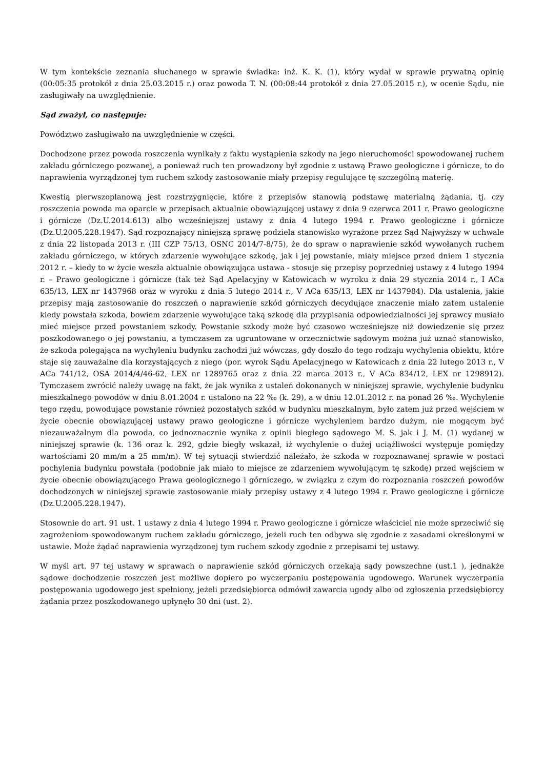W tym kontekście zeznania słuchanego w sprawie świadka: inż. K. K. (1), który wydał w sprawie prywatną opinię (00:05:35 protokół z dnia 25.03.2015 r.) oraz powoda T. N. (00:08:44 protokół z dnia 27.05.2015 r.), w ocenie Sądu, nie zasługiwały na uwzględnienie.
Sąd zważył, co następuje:
Powództwo zasługiwało na uwzględnienie w części.
Dochodzone przez powoda roszczenia wynikały z faktu wystąpienia szkody na jego nieruchomości spowodowanej ruchem zakładu górniczego pozwanej, a ponieważ ruch ten prowadzony był zgodnie z ustawą Prawo geologiczne i górnicze, to do naprawienia wyrządzonej tym ruchem szkody zastosowanie miały przepisy regulujące tę szczególną materię.
Kwestią pierwszoplanową jest rozstrzygnięcie, które z przepisów stanowią podstawę materialną żądania, tj. czy roszczenia powoda ma oparcie w przepisach aktualnie obowiązującej ustawy z dnia 9 czerwca 2011 r. Prawo geologiczne i górnicze (Dz.U.2014.613) albo wcześniejszej ustawy z dnia 4 lutego 1994 r. Prawo geologiczne i górnicze (Dz.U.2005.228.1947). Sąd rozpoznający niniejszą sprawę podziela stanowisko wyrażone przez Sąd Najwyższy w uchwale z dnia 22 listopada 2013 r. (III CZP 75/13, OSNC 2014/7-8/75), że do spraw o naprawienie szkód wywołanych ruchem zakładu górniczego, w których zdarzenie wywołujące szkodę, jak i jej powstanie, miały miejsce przed dniem 1 stycznia 2012 r. – kiedy to w życie weszła aktualnie obowiązująca ustawa - stosuje się przepisy poprzedniej ustawy z 4 lutego 1994 r. – Prawo geologiczne i górnicze (tak też Sąd Apelacyjny w Katowicach w wyroku z dnia 29 stycznia 2014 r., I ACa 635/13, LEX nr 1437968 oraz w wyroku z dnia 5 lutego 2014 r., V ACa 635/13, LEX nr 1437984). Dla ustalenia, jakie przepisy mają zastosowanie do roszczeń o naprawienie szkód górniczych decydujące znaczenie miało zatem ustalenie kiedy powstała szkoda, bowiem zdarzenie wywołujące taką szkodę dla przypisania odpowiedzialności jej sprawcy musiało mieć miejsce przed powstaniem szkody. Powstanie szkody może być czasowo wcześniejsze niż dowiedzenie się przez poszkodowanego o jej powstaniu, a tymczasem za ugruntowane w orzecznictwie sądowym można już uznać stanowisko, że szkoda polegająca na wychyleniu budynku zachodzi już wówczas, gdy doszło do tego rodzaju wychylenia obiektu, które staje się zauważalne dla korzystających z niego (por. wyrok Sądu Apelacyjnego w Katowicach z dnia 22 lutego 2013 r., V ACa 741/12, OSA 2014/4/46-62, LEX nr 1289765 oraz z dnia 22 marca 2013 r., V ACa 834/12, LEX nr 1298912). Tymczasem zwrócić należy uwagę na fakt, że jak wynika z ustaleń dokonanych w niniejszej sprawie, wychylenie budynku mieszkalnego powodów w dniu 8.01.2004 r. ustalono na 22 ‰ (k. 29), a w dniu 12.01.2012 r. na ponad 26 ‰. Wychylenie tego rzędu, powodujące powstanie również pozostałych szkód w budynku mieszkalnym, było zatem już przed wejściem w życie obecnie obowiązującej ustawy prawo geologiczne i górnicze wychyleniem bardzo dużym, nie mogącym być niezauważalnym dla powoda, co jednoznacznie wynika z opinii biegłego sądowego M. S. jak i J. M. (1) wydanej w niniejszej sprawie (k. 136 oraz k. 292, gdzie biegły wskazał, iż wychylenie o dużej uciążliwości występuje pomiędzy wartościami 20 mm/m a 25 mm/m). W tej sytuacji stwierdzić należało, że szkoda w rozpoznawanej sprawie w postaci pochylenia budynku powstała (podobnie jak miało to miejsce ze zdarzeniem wywołującym tę szkodę) przed wejściem w życie obecnie obowiązującego Prawa geologicznego i górniczego, w związku z czym do rozpoznania roszczeń powodów dochodzonych w niniejszej sprawie zastosowanie miały przepisy ustawy z 4 lutego 1994 r. Prawo geologiczne i górnicze (Dz.U.2005.228.1947).
Stosownie do art. 91 ust. 1 ustawy z dnia 4 lutego 1994 r. Prawo geologiczne i górnicze właściciel nie może sprzeciwić się zagrożeniom spowodowanym ruchem zakładu górniczego, jeżeli ruch ten odbywa się zgodnie z zasadami określonymi w ustawie. Może żądać naprawienia wyrządzonej tym ruchem szkody zgodnie z przepisami tej ustawy.
W myśl art. 97 tej ustawy w sprawach o naprawienie szkód górniczych orzekają sądy powszechne (ust.1 ), jednakże sądowe dochodzenie roszczeń jest możliwe dopiero po wyczerpaniu postępowania ugodowego. Warunek wyczerpania postępowania ugodowego jest spełniony, jeżeli przedsiębiorca odmówił zawarcia ugody albo od zgłoszenia przedsiębiorcy żądania przez poszkodowanego upłynęło 30 dni (ust. 2).